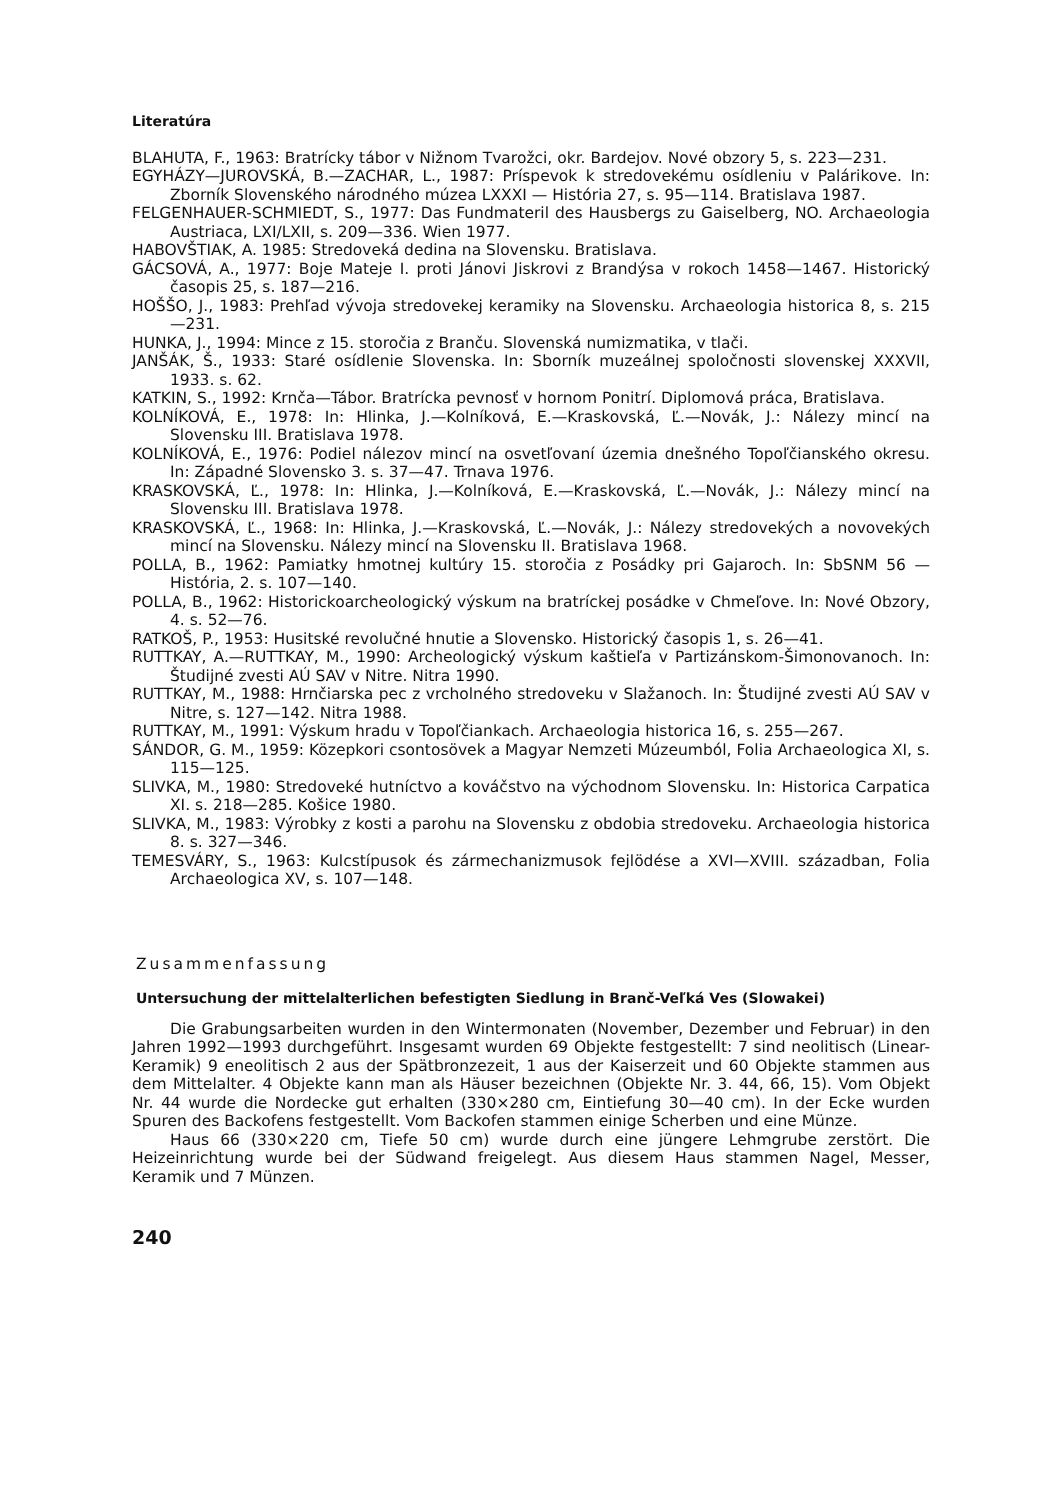Literatúra
BLAHUTA, F., 1963: Bratrícky tábor v Nižnom Tvarožci, okr. Bardejov. Nové obzory 5, s. 223—231.
EGYHÁZY—JUROVSKÁ, B.—ZACHAR, L., 1987: Príspevok k stredovekému osídleniu v Palárikove. In: Zborník Slovenského národného múzea LXXXI — História 27, s. 95—114. Bratislava 1987.
FELGENHAUER-SCHMIEDT, S., 1977: Das Fundmateril des Hausbergs zu Gaiselberg, NO. Archaeologia Austriaca, LXI/LXII, s. 209—336. Wien 1977.
HABOVŠTIAK, A. 1985: Stredoveká dedina na Slovensku. Bratislava.
GÁCSOVÁ, A., 1977: Boje Mateje I. proti Jánovi Jiskrovi z Brandýsa v rokoch 1458—1467. Historický časopis 25, s. 187—216.
HOŠŠO, J., 1983: Prehľad vývoja stredovekej keramiky na Slovensku. Archaeologia historica 8, s. 215—231.
HUNKA, J., 1994: Mince z 15. storočia z Branču. Slovenská numizmatika, v tlači.
JANŠÁK, Š., 1933: Staré osídlenie Slovenska. In: Sborník muzeálnej spoločnosti slovenskej XXXVII, 1933. s. 62.
KATKIN, S., 1992: Krnča—Tábor. Bratrícka pevnosť v hornom Ponitrí. Diplomová práca, Bratislava.
KOLNÍKOVÁ, E., 1978: In: Hlinka, J.—Kolníková, E.—Kraskovská, Ľ.—Novák, J.: Nálezy mincí na Slovensku III. Bratislava 1978.
KOLNÍKOVÁ, E., 1976: Podiel nálezov mincí na osvetľovaní územia dnešného Topoľčianského okresu. In: Západné Slovensko 3. s. 37—47. Trnava 1976.
KRASKOVSKÁ, Ľ., 1978: In: Hlinka, J.—Kolníková, E.—Kraskovská, Ľ.—Novák, J.: Nálezy mincí na Slovensku III. Bratislava 1978.
KRASKOVSKÁ, Ľ., 1968: In: Hlinka, J.—Kraskovská, Ľ.—Novák, J.: Nálezy stredovekých a novovekých mincí na Slovensku. Nálezy mincí na Slovensku II. Bratislava 1968.
POLLA, B., 1962: Pamiatky hmotnej kultúry 15. storočia z Posádky pri Gajaroch. In: SbSNM 56 — História, 2. s. 107—140.
POLLA, B., 1962: Historickoarcheologický výskum na bratríckej posádke v Chmeľove. In: Nové Obzory, 4. s. 52—76.
RATKOŠ, P., 1953: Husitské revolučné hnutie a Slovensko. Historický časopis 1, s. 26—41.
RUTTKAY, A.—RUTTKAY, M., 1990: Archeologický výskum kaštieľa v Partizánskom-Šimonovanoch. In: Študijné zvesti AÚ SAV v Nitre. Nitra 1990.
RUTTKAY, M., 1988: Hrnčiarska pec z vrcholného stredoveku v Slažanoch. In: Študijné zvesti AÚ SAV v Nitre, s. 127—142. Nitra 1988.
RUTTKAY, M., 1991: Výskum hradu v Topoľčiankach. Archaeologia historica 16, s. 255—267.
SÁNDOR, G. M., 1959: Közepkori csontosövek a Magyar Nemzeti Múzeumból, Folia Archaeologica XI, s. 115—125.
SLIVKA, M., 1980: Stredoveké hutníctvo a kováčstvo na východnom Slovensku. In: Historica Carpatica XI. s. 218—285. Košice 1980.
SLIVKA, M., 1983: Výrobky z kosti a parohu na Slovensku z obdobia stredoveku. Archaeologia historica 8. s. 327—346.
TEMESVÁRY, S., 1963: Kulcstípusok és zármechanizmusok fejlödése a XVI—XVIII. században, Folia Archaeologica XV, s. 107—148.
Zusammenfassung
Untersuchung der mittelalterlichen befestigten Siedlung in Branč-Veľká Ves (Slowakei)
Die Grabungsarbeiten wurden in den Wintermonaten (November, Dezember und Februar) in den Jahren 1992—1993 durchgeführt. Insgesamt wurden 69 Objekte festgestellt: 7 sind neolitisch (Linear-Keramik) 9 eneolitisch 2 aus der Spätbronzezeit, 1 aus der Kaiserzeit und 60 Objekte stammen aus dem Mittelalter. 4 Objekte kann man als Häuser bezeichnen (Objekte Nr. 3. 44, 66, 15). Vom Objekt Nr. 44 wurde die Nordecke gut erhalten (330×280 cm, Eintiefung 30—40 cm). In der Ecke wurden Spuren des Backofens festgestellt. Vom Backofen stammen einige Scherben und eine Münze.
Haus 66 (330×220 cm, Tiefe 50 cm) wurde durch eine jüngere Lehmgrube zerstört. Die Heizeinrichtung wurde bei der Südwand freigelegt. Aus diesem Haus stammen Nagel, Messer, Keramik und 7 Münzen.
240